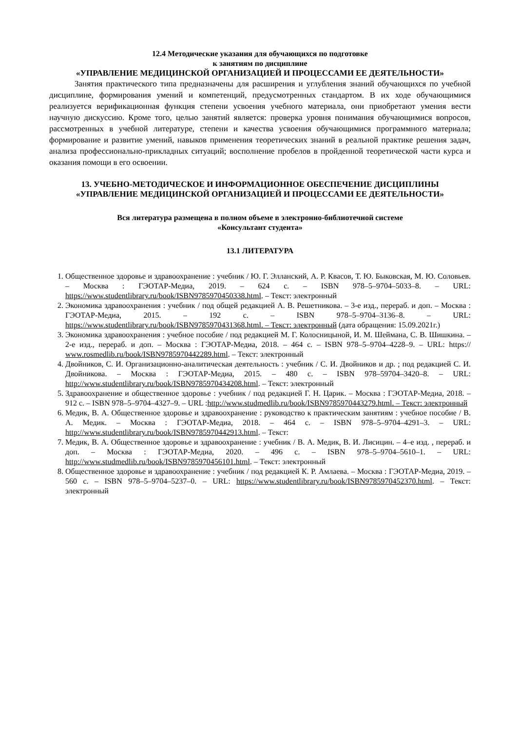12.4 Методические указания для обучающихся по подготовке
к занятиям по дисциплине
«УПРАВЛЕНИЕ МЕДИЦИНСКОЙ ОРГАНИЗАЦИЕЙ И ПРОЦЕССАМИ ЕЕ ДЕЯТЕЛЬНОСТИ»
Занятия практического типа предназначены для расширения и углубления знаний обучающихся по учебной дисциплине, формирования умений и компетенций, предусмотренных стандартом. В их ходе обучающимися реализуется верификационная функция степени усвоения учебного материала, они приобретают умения вести научную дискуссию. Кроме того, целью занятий является: проверка уровня понимания обучающимися вопросов, рассмотренных в учебной литературе, степени и качества усвоения обучающимися программного материала; формирование и развитие умений, навыков применения теоретических знаний в реальной практике решения задач, анализа профессионально-прикладных ситуаций; восполнение пробелов в пройденной теоретической части курса и оказания помощи в его освоении.
13. УЧЕБНО-МЕТОДИЧЕСКОЕ И ИНФОРМАЦИОННОЕ ОБЕСПЕЧЕНИЕ ДИСЦИПЛИНЫ
«УПРАВЛЕНИЕ МЕДИЦИНСКОЙ ОРГАНИЗАЦИЕЙ И ПРОЦЕССАМИ ЕЕ ДЕЯТЕЛЬНОСТИ»
Вся литература размещена в полном объеме в электронно-библиотечной системе
«Консультант студента»
13.1 ЛИТЕРАТУРА
1. Общественное здоровье и здравоохранение : учебник / Ю. Г. Элланский, А. Р. Квасов, Т. Ю. Быковская, М. Ю. Соловьев. – Москва : ГЭОТАР-Медиа, 2019. – 624 с. – ISBN 978–5–9704–5033–8. – URL: https://www.studentlibrary.ru/book/ISBN9785970450338.html. – Текст: электронный
2. Экономика здравоохранения : учебник / под общей редакцией А. В. Решетникова. – 3-е изд., перераб. и доп. – Москва : ГЭОТАР-Медиа, 2015. – 192 с. – ISBN 978–5–9704–3136–8. – URL: https://www.studentlibrary.ru/book/ISBN9785970431368.html. – Текст: электронный (дата обращения: 15.09.2021г.)
3. Экономика здравоохранения : учебное пособие / под редакцией М. Г. Колосницыной, И. М. Шеймана, С. В. Шишкина. – 2-е изд., перераб. и доп. – Москва : ГЭОТАР-Медиа, 2018. – 464 с. – ISBN 978–5–9704–4228–9. – URL: https:// www.rosmedlib.ru/book/ISBN9785970442289.html. – Текст: электронный
4. Двойников, С. И. Организационно-аналитическая деятельность : учебник / С. И. Двойников и др. ; под редакцией С. И. Двойникова. – Москва : ГЭОТАР-Медиа, 2015. – 480 с. – ISBN 978–59704–3420–8. – URL: http://www.studentlibrary.ru/book/ISBN9785970434208.html. – Текст: электронный
5. Здравоохранение и общественное здоровье : учебник / под редакцией Г. Н. Царик. – Москва : ГЭОТАР-Медиа, 2018. – 912 с. – ISBN 978–5–9704–4327–9. – URL :http://www.studmedlib.ru/book/ISBN9785970443279.html. – Текст: электронный
6. Медик, В. А. Общественное здоровье и здравоохранение : руководство к практическим занятиям : учебное пособие / В. А. Медик. – Москва : ГЭОТАР-Медиа, 2018. – 464 с. – ISBN 978–5–9704–4291–3. – URL: http://www.studentlibrary.ru/book/ISBN9785970442913.html. – Текст:
7. Медик, В. А. Общественное здоровье и здравоохранение : учебник / В. А. Медик, В. И. Лисицин. – 4–е изд. , перераб. и доп. – Москва : ГЭОТАР-Медиа, 2020. – 496 с. – ISBN 978–5–9704–5610–1. – URL: http://www.studmedlib.ru/book/ISBN9785970456101.html. – Текст: электронный
8. Общественное здоровье и здравоохранение : учебник / под редакцией К. Р. Амлаева. – Москва : ГЭОТАР-Медиа, 2019. – 560 с. – ISBN 978–5–9704–5237–0. – URL: https://www.studentlibrary.ru/book/ISBN9785970452370.html. – Текст: электронный